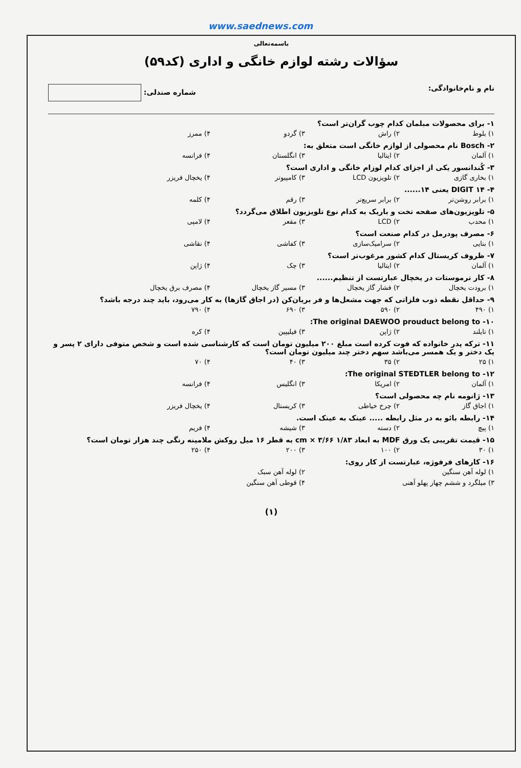www.saednews.com
باسمه‌تعالی
سؤالات رشته لوازم خانگی و اداری (کد۵۹)
نام و نام‌خانوادگی: شماره صندلی:
۱- برای محصولات مبلمان کدام چوب گران‌تر است؟
۱) بلوط ۲) راش ۳) گردو ۴) ممرز
۲- Bosch نام محصولی از لوازم خانگی است متعلق به:
۱) آلمان ۲) ایتالیا ۳) انگلستان ۴) فرانسه
۳- کُندانسور یکی از اجزای کدام لوزام خانگی و اداری است؟
۱) بخاری گازی ۲) تلویزیون LCD ۳) کامپیوتر ۴) یخچال فریزر
۴- DIGIT ۱۴ یعنی ۱۴......
۱) برابر روشن‌تر ۲) برابر سریع‌تر ۳) رقم ۴) کلمه
۵- تلویزیون‌های صفحه تخت و باریک به کدام نوع تلویزیون اطلاق می‌گردد؟
۱) محدب ۲) LCD ۳) مقعر ۴) لامپی
۶- مصرف پودرمل در کدام صنعت است؟
۱) بنایی ۲) سرامیک‌سازی ۳) کفاشی ۴) نقاشی
۷- ظروف کریستال کدام کشور مرغوب‌تر است؟
۱) آلمان ۲) ایتالیا ۳) چک ۴) ژاپن
۸- کار ترموستات در یخچال عبارتست از تنظیم......
۱) برودت یخچال ۲) فشار گاز یخچال ۳) مسیر گاز یخچال ۴) مصرف برق یخچال
۹- حداقل نقطه ذوب فلزاتی که جهت مشعل‌ها و فر بریان‌کن (در اجاق گازها) به کار می‌رود، باید چند درجه باشد؟
۱) ۴۹۰ ۲) ۵۹۰ ۳) ۶۹۰ ۴) ۷۹۰
۱۰- The original DAEWOO prouduct belong to:
۱) تایلند ۲) ژاپن ۳) فیلیپین ۴) کره
۱۱- ترکه پدر خانواده که فوت کرده است مبلغ ۲۰۰ میلیون تومان است که کارشناسی شده است و شخص متوفی دارای ۲ پسر و یک دختر و یک همسر می‌باشد سهم دختر چند میلیون تومان است؟
۱) ۲۵ ۲) ۳۵ ۳) ۴۰ ۴) ۷۰
۱۲- The original STEDTLER belong to:
۱) آلمان ۲) امریکا ۳) انگلیس ۴) فرانسه
۱۳- ژانومه نام چه محصولی است؟
۱) اجاق گاز ۲) چرخ خیاطی ۳) کریستال ۴) یخچال فریزر
۱۴- رابطه بائو به در مثل رابطه ..... عینک به عینک است.
۱) پیچ ۲) دسته ۳) شیشه ۴) فریم
۱۵- قیمت تقریبی یک ورق MDF به ابعاد ۱/۸۳ cm × ۳/۶۶ به قطر ۱۶ میل روکش ملامینه رنگی چند هزار تومان است؟
۱) ۳۰ ۲) ۱۰۰ ۳) ۲۰۰ ۴) ۲۵۰
۱۶- کارهای فرفوژه، عبارتست از کار روی:
۱) لوله آهن سنگین ۲) لوله آهن سبک
۳) میلگرد و ششم چهار پهلو آهنی ۴) قوطی آهن سنگین
(۱)